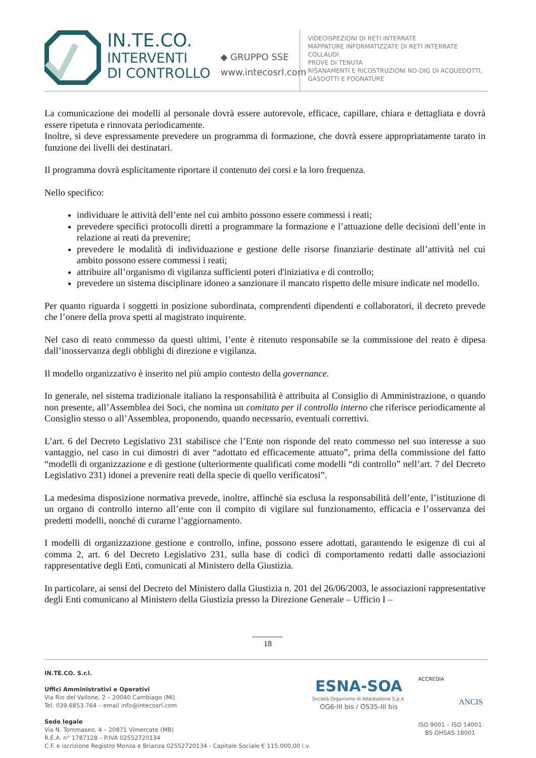IN.TE.CO.
INTERVENTI
DI CONTROLLO
◆ GRUPPO SSE
www.intecosrl.com
VIDEOISPEZIONI DI RETI INTERRATE
MAPPATURE INFORMATIZZATE DI RETI INTERRATE
COLLAUDI
PROVE DI TENUTA
RISANAMENTI E RICOSTRUZIONI NO-DIG DI ACQUEDOTTI,
GASDOTTI E FOGNATURE
La comunicazione dei modelli al personale dovrà essere autorevole, efficace, capillare, chiara e dettagliata e dovrà essere ripetuta e rinnovata periodicamente.
Inoltre, si deve espressamente prevedere un programma di formazione, che dovrà essere appropriatamente tarato in funzione dei livelli dei destinatari.
Il programma dovrà esplicitamente riportare il contenuto dei corsi e la loro frequenza.
Nello specifico:
individuare le attività dell’ente nel cui ambito possono essere commessi i reati;
prevedere specifici protocolli diretti a programmare la formazione e l’attuazione delle decisioni dell’ente in relazione ai reati da prevenire;
prevedere le modalità di individuazione e gestione delle risorse finanziarie destinate all’attività nel cui ambito possono essere commessi i reati;
attribuire all’organismo di vigilanza sufficienti poteri d'iniziativa e di controllo;
prevedere un sistema disciplinare idoneo a sanzionare il mancato rispetto delle misure indicate nel modello.
Per quanto riguarda i soggetti in posizione subordinata, comprendenti dipendenti e collaboratori, il decreto prevede che l’onere della prova spetti al magistrato inquirente.
Nel caso di reato commesso da questi ultimi, l’ente è ritenuto responsabile se la commissione del reato è dipesa dall’inosservanza degli obblighi di direzione e vigilanza.
Il modello organizzativo è inserito nel più ampio contesto della governance.
In generale, nel sistema tradizionale italiano la responsabilità è attribuita al Consiglio di Amministrazione, o quando non presente, all’Assemblea dei Soci, che nomina un comitato per il controllo interno che riferisce periodicamente al Consiglio stesso o all’Assemblea, proponendo, quando necessario, eventuali correttivi.
L’art. 6 del Decreto Legislativo 231 stabilisce che l’Ente non risponde del reato commesso nel suo interesse a suo vantaggio, nel caso in cui dimostri di aver “adottato ed efficacemente attuato”, prima della commissione del fatto “modelli di organizzazione e di gestione (ulteriormente qualificati come modelli “di controllo” nell’art. 7 del Decreto Legislativo 231) idonei a prevenire reati della specie di quello verificatosi”.
La medesima disposizione normativa prevede, inoltre, affinché sia esclusa la responsabilità dell’ente, l’istituzione di un organo di controllo interno all’ente con il compito di vigilare sul funzionamento, efficacia e l’osservanza dei predetti modelli, nonché di curarne l’aggiornamento.
I modelli di organizzazione gestione e controllo, infine, possono essere adottati, garantendo le esigenze di cui al comma 2, art. 6 del Decreto Legislativo 231, sulla base di codici di comportamento redatti dalle associazioni rappresentative degli Enti, comunicati al Ministero della Giustizia.
In particolare, ai sensi del Decreto del Ministero dalla Giustizia n. 201 del 26/06/2003, le associazioni rappresentative degli Enti comunicano al Ministero della Giustizia presso la Direzione Generale – Ufficio I –
18
IN.TE.CO. S.r.l.
Uffici Amministrativi e Operativi
Via Rio del Vallone, 2 – 20040 Cambiago (MI)
Tel. 039.6853.764 – email info@intecosrl.com
Sede legale
Via N. Tommaseo, 4 – 20871 Vimercate (MB)
R.E.A. n° 1787128 – P.IVA 02552720134
C.F. e iscrizione Registro Monza e Brianza 02552720134 - Capitale Sociale € 115.000,00 i.v.
ESNA-SOA
Società Organismo di Attestazione S.p.A.
OG6-III bis / OS35-III bis
ACCREDIA
ANCIS
ISO 9001 – ISO 14001
BS OHSAS 18001